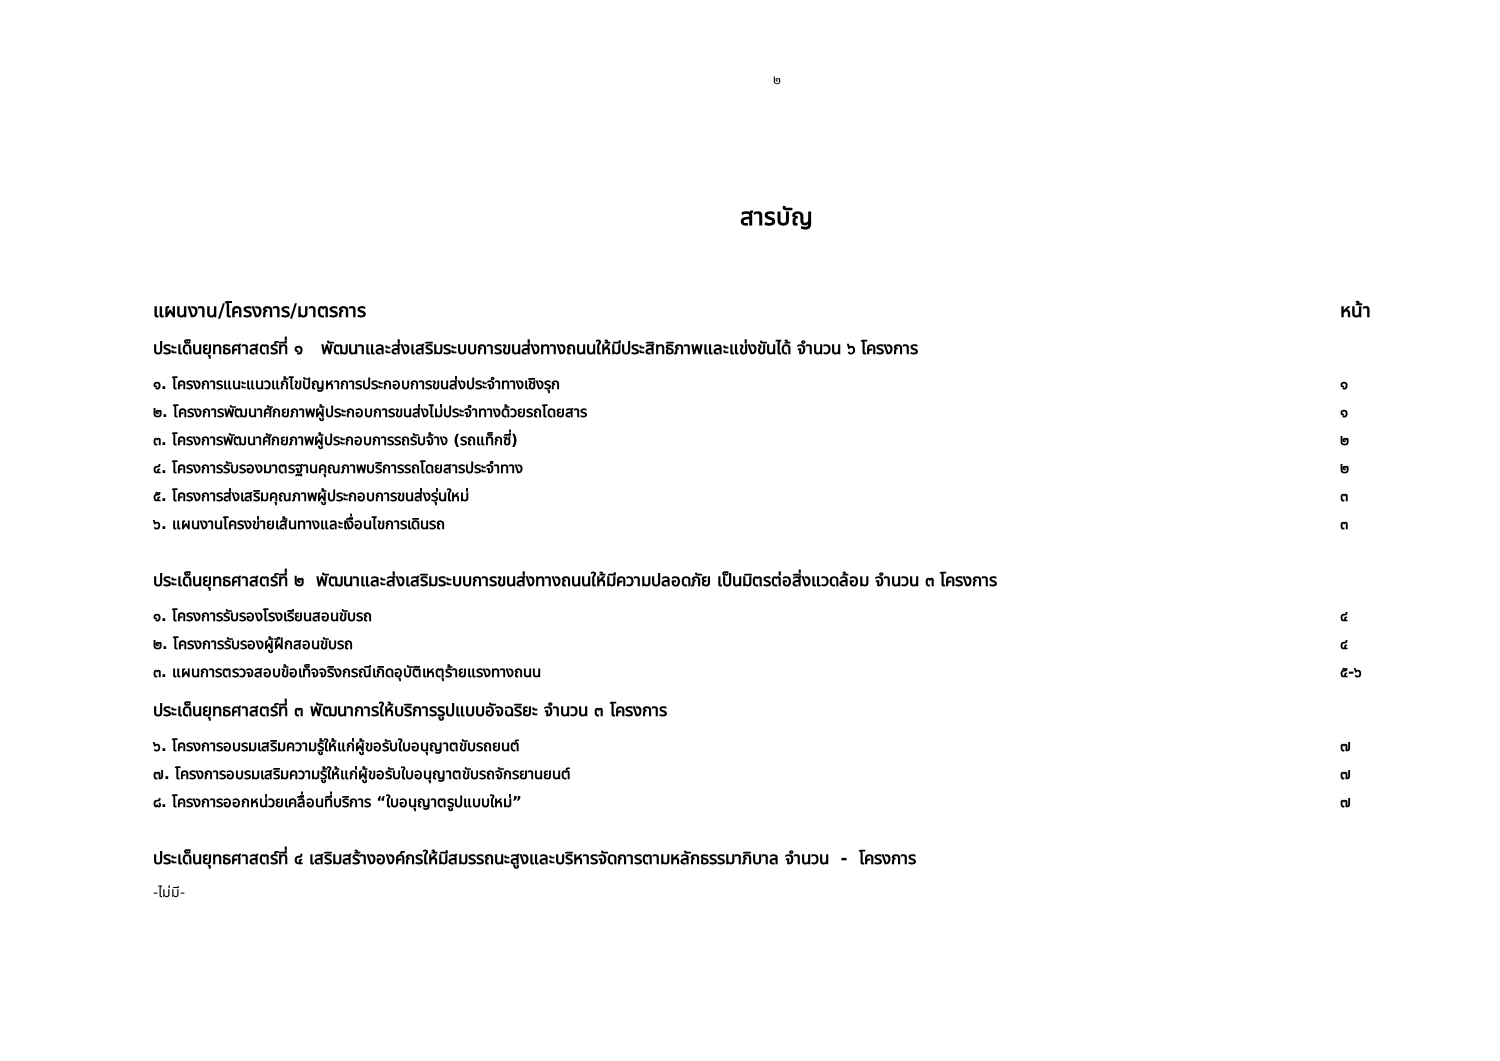๒
สารบัญ
แผนงาน/โครงการ/มาตรการ หน้า
ประเด็นยุทธศาสตร์ที่ ๑ พัฒนาและส่งเสริมระบบการขนส่งทางถนนให้มีประสิทธิภาพและแข่งขันได้ จำนวน ๖ โครงการ
๑. โครงการแนะแนวแก้ไขปัญหาการประกอบการขนส่งประจำทางเชิงรุก ๑
๒. โครงการพัฒนาศักยภาพผู้ประกอบการขนส่งไม่ประจำทางด้วยรถโดยสาร ๑
๓. โครงการพัฒนาศักยภาพผู้ประกอบการรถรับจ้าง (รถแท็กซี่) ๒
๔. โครงการรับรองมาตรฐานคุณภาพบริการรถโดยสารประจำทาง ๒
๕. โครงการส่งเสริมคุณภาพผู้ประกอบการขนส่งรุ่นใหม่ ๓
๖. แผนงานโครงข่ายเส้นทางและเงื่อนไขการเดินรถ ๓
ประเด็นยุทธศาสตร์ที่ ๒ พัฒนาและส่งเสริมระบบการขนส่งทางถนนให้มีความปลอดภัย เป็นมิตรต่อสิ่งแวดล้อม จำนวน ๓ โครงการ
๑. โครงการรับรองโรงเรียนสอนขับรถ ๔
๒. โครงการรับรองผู้ฝึกสอนขับรถ ๔
๓. แผนการตรวจสอบข้อเท็จจริงกรณีเกิดอุบัติเหตุร้ายแรงทางถนน ๕-๖
ประเด็นยุทธศาสตร์ที่ ๓ พัฒนาการให้บริการรูปแบบอัจฉริยะ จำนวน ๓ โครงการ
๖. โครงการอบรมเสริมความรู้ให้แก่ผู้ขอรับใบอนุญาตขับรถยนต์ ๗
๗. โครงการอบรมเสริมความรู้ให้แก่ผู้ขอรับใบอนุญาตขับรถจักรยานยนต์ ๗
๘. โครงการออกหน่วยเคลื่อนที่บริการ “ใบอนุญาตรูปแบบใหม่” ๗
ประเด็นยุทธศาสตร์ที่ ๔ เสริมสร้างองค์กรให้มีสมรรถนะสูงและบริหารจัดการตามหลักธรรมาภิบาล จำนวน - โครงการ
-ไม่มี-